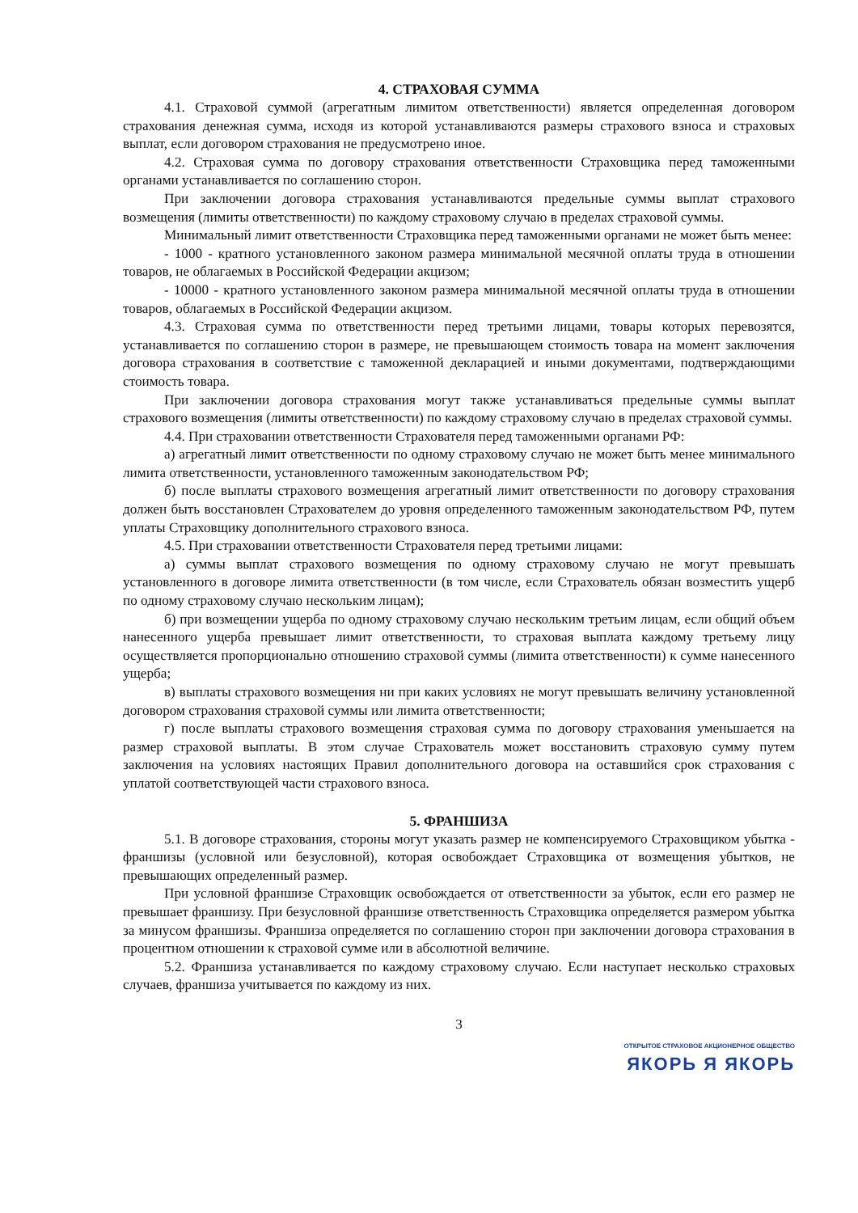4. СТРАХОВАЯ СУММА
4.1. Страховой суммой (агрегатным лимитом ответственности) является определенная договором страхования денежная сумма, исходя из которой устанавливаются размеры страхового взноса и страховых выплат, если договором страхования не предусмотрено иное.
4.2. Страховая сумма по договору страхования ответственности Страховщика перед таможенными органами устанавливается по соглашению сторон.
При заключении договора страхования устанавливаются предельные суммы выплат страхового возмещения (лимиты ответственности) по каждому страховому случаю в пределах страховой суммы.
Минимальный лимит ответственности Страховщика перед таможенными органами не может быть менее:
- 1000 - кратного установленного законом размера минимальной месячной оплаты труда в отношении товаров, не облагаемых в Российской Федерации акцизом;
- 10000 - кратного установленного законом размера минимальной месячной оплаты труда в отношении товаров, облагаемых в Российской Федерации акцизом.
4.3. Страховая сумма по ответственности перед третьими лицами, товары которых перевозятся, устанавливается по соглашению сторон в размере, не превышающем стоимость товара на момент заключения договора страхования в соответствие с таможенной декларацией и иными документами, подтверждающими стоимость товара.
При заключении договора страхования могут также устанавливаться предельные суммы выплат страхового возмещения (лимиты ответственности) по каждому страховому случаю в пределах страховой суммы.
4.4. При страховании ответственности Страхователя перед таможенными органами РФ:
а) агрегатный лимит ответственности по одному страховому случаю не может быть менее минимального лимита ответственности, установленного таможенным законодательством РФ;
б) после выплаты страхового возмещения агрегатный лимит ответственности по договору страхования должен быть восстановлен Страхователем до уровня определенного таможенным законодательством РФ, путем уплаты Страховщику дополнительного страхового взноса.
4.5. При страховании ответственности Страхователя перед третьими лицами:
а) суммы выплат страхового возмещения по одному страховому случаю не могут превышать установленного в договоре лимита ответственности (в том числе, если Страхователь обязан возместить ущерб по одному страховому случаю нескольким лицам);
б) при возмещении ущерба по одному страховому случаю нескольким третьим лицам, если общий объем нанесенного ущерба превышает лимит ответственности, то страховая выплата каждому третьему лицу осуществляется пропорционально отношению страховой суммы (лимита ответственности) к сумме нанесенного ущерба;
в) выплаты страхового возмещения ни при каких условиях не могут превышать величину установленной договором страхования страховой суммы или лимита ответственности;
г) после выплаты страхового возмещения страховая сумма по договору страхования уменьшается на размер страховой выплаты. В этом случае Страхователь может восстановить страховую сумму путем заключения на условиях настоящих Правил дополнительного договора на оставшийся срок страхования с уплатой соответствующей части страхового взноса.
5. ФРАНШИЗА
5.1. В договоре страхования, стороны могут указать размер не компенсируемого Страховщиком убытка - франшизы (условной или безусловной), которая освобождает Страховщика от возмещения убытков, не превышающих определенный размер.
При условной франшизе Страховщик освобождается от ответственности за убыток, если его размер не превышает франшизу. При безусловной франшизе ответственность Страховщика определяется размером убытка за минусом франшизы. Франшиза определяется по соглашению сторон при заключении договора страхования в процентном отношении к страховой сумме или в абсолютной величине.
5.2. Франшиза устанавливается по каждому страховому случаю. Если наступает несколько страховых случаев, франшиза учитывается по каждому из них.
3
ОТКРЫТОЕ СТРАХОВОЕ АКЦИОНЕРНОЕ ОБЩЕСТВО
ЯКОРЬ Я ЯКОРЬ